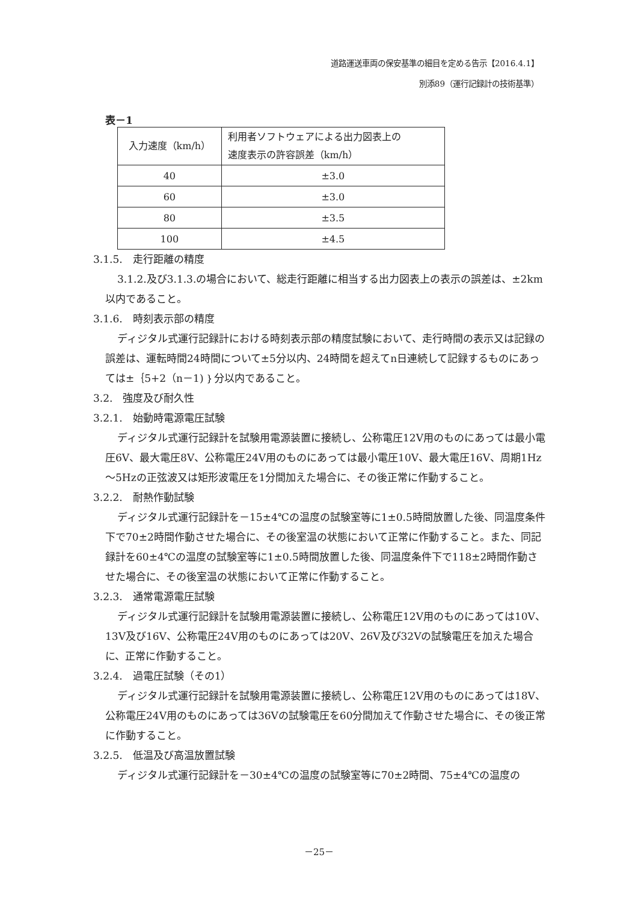道路運送車両の保安基準の細目を定める告示【2016.4.1】
別添89（運行記録計の技術基準）
表－1
| 入力速度（km/h） | 利用者ソフトウェアによる出力図表上の 速度表示の許容誤差（km/h） |
| 40 | ±3.0 |
| 60 | ±3.0 |
| 80 | ±3.5 |
| 100 | ±4.5 |
3.1.5.　走行距離の精度
3.1.2.及び3.1.3.の場合において、総走行距離に相当する出力図表上の表示の誤差は、±2km以内であること。
3.1.6.　時刻表示部の精度
ディジタル式運行記録計における時刻表示部の精度試験において、走行時間の表示又は記録の誤差は、運転時間24時間について±5分以内、24時間を超えてn日連続して記録するものにあっては±｛5+2（n－1)｝分以内であること。
3.2.　強度及び耐久性
3.2.1.　始動時電源電圧試験
ディジタル式運行記録計を試験用電源装置に接続し、公称電圧12V用のものにあっては最小電圧6V、最大電圧8V、公称電圧24V用のものにあっては最小電圧10V、最大電圧16V、周期1Hz～5Hzの正弦波又は矩形波電圧を1分間加えた場合に、その後正常に作動すること。
3.2.2.　耐熱作動試験
ディジタル式運行記録計を－15±4℃の温度の試験室等に1±0.5時間放置した後、同温度条件下で70±2時間作動させた場合に、その後室温の状態において正常に作動すること。また、同記録計を60±4℃の温度の試験室等に1±0.5時間放置した後、同温度条件下で118±2時間作動させた場合に、その後室温の状態において正常に作動すること。
3.2.3.　通常電源電圧試験
ディジタル式運行記録計を試験用電源装置に接続し、公称電圧12V用のものにあっては10V、13V及び16V、公称電圧24V用のものにあっては20V、26V及び32Vの試験電圧を加えた場合に、正常に作動すること。
3.2.4.　過電圧試験（その1）
ディジタル式運行記録計を試験用電源装置に接続し、公称電圧12V用のものにあっては18V、公称電圧24V用のものにあっては36Vの試験電圧を60分間加えて作動させた場合に、その後正常に作動すること。
3.2.5.　低温及び高温放置試験
ディジタル式運行記録計を－30±4℃の温度の試験室等に70±2時間、75±4℃の温度の
－25－